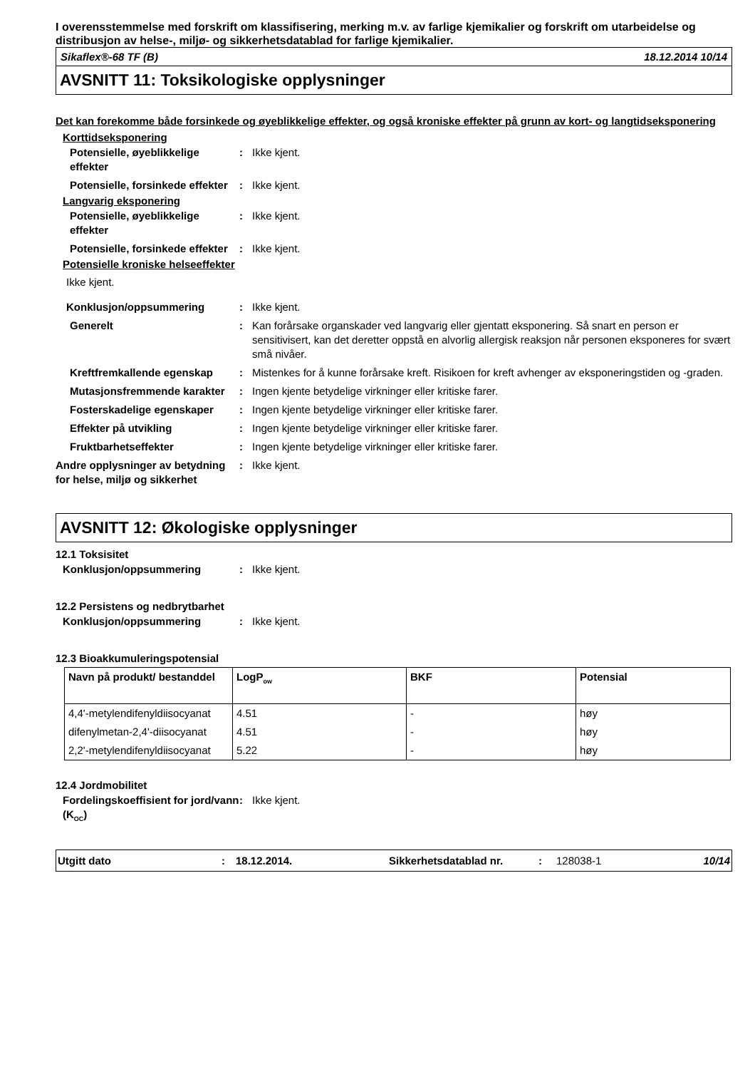I overensstemmelse med forskrift om klassifisering, merking m.v. av farlige kjemikalier og forskrift om utarbeidelse og distribusjon av helse-, miljø- og sikkerhetsdatablad for farlige kjemikalier.
Sikaflex®-68 TF (B) 18.12.2014 10/14
AVSNITT 11: Toksikologiske opplysninger
Det kan forekomme både forsinkede og øyeblikkelige effekter, og også kroniske effekter på grunn av kort- og langtidseksponering
Korttidseksponering
| Potensielle, øyeblikkelige effekter | : | Ikke kjent. |
| Potensielle, forsinkede effekter | : | Ikke kjent. |
Langvarig eksponering
| Potensielle, øyeblikkelige effekter | : | Ikke kjent. |
| Potensielle, forsinkede effekter | : | Ikke kjent. |
Potensielle kroniske helseeffekter
Ikke kjent.
| Konklusjon/oppsummering | : | Ikke kjent. |
| Generelt | : | Kan forårsake organskader ved langvarig eller gjentatt eksponering. Så snart en person er sensitivisert, kan det deretter oppstå en alvorlig allergisk reaksjon når personen eksponeres for svært små nivåer. |
| Kreftfremkallende egenskap | : | Mistenkes for å kunne forårsake kreft. Risikoen for kreft avhenger av eksponeringstiden og -graden. |
| Mutasjonsfremmende karakter | : | Ingen kjente betydelige virkninger eller kritiske farer. |
| Fosterskadelige egenskaper | : | Ingen kjente betydelige virkninger eller kritiske farer. |
| Effekter på utvikling | : | Ingen kjente betydelige virkninger eller kritiske farer. |
| Fruktbarhetseffekter | : | Ingen kjente betydelige virkninger eller kritiske farer. |
| Andre opplysninger av betydning for helse, miljø og sikkerhet | : | Ikke kjent. |
AVSNITT 12: Økologiske opplysninger
12.1 Toksisitet
| Konklusjon/oppsummering | : | Ikke kjent. |
12.2 Persistens og nedbrytbarhet
| Konklusjon/oppsummering | : | Ikke kjent. |
12.3 Bioakkumuleringspotensial
| Navn på produkt/ bestanddel | LogP<sub>ow</sub> | BKF | Potensial |
| --- | --- | --- | --- |
| 4,4'-metylendifenyldiisocyanat | 4.51 | - | høy |
| difenylmetan-2,4'-diisocyanat | 4.51 | - | høy |
| 2,2'-metylendifenyldiisocyanat | 5.22 | - | høy |
12.4 Jordmobilitet
| Fordelingskoeffisient for jord/vann (K<sub>OC</sub>) | : | Ikke kjent. |
Utgitt dato: 18.12.2014. Sikkerhetsdatablad nr.: 128038-1 10/14